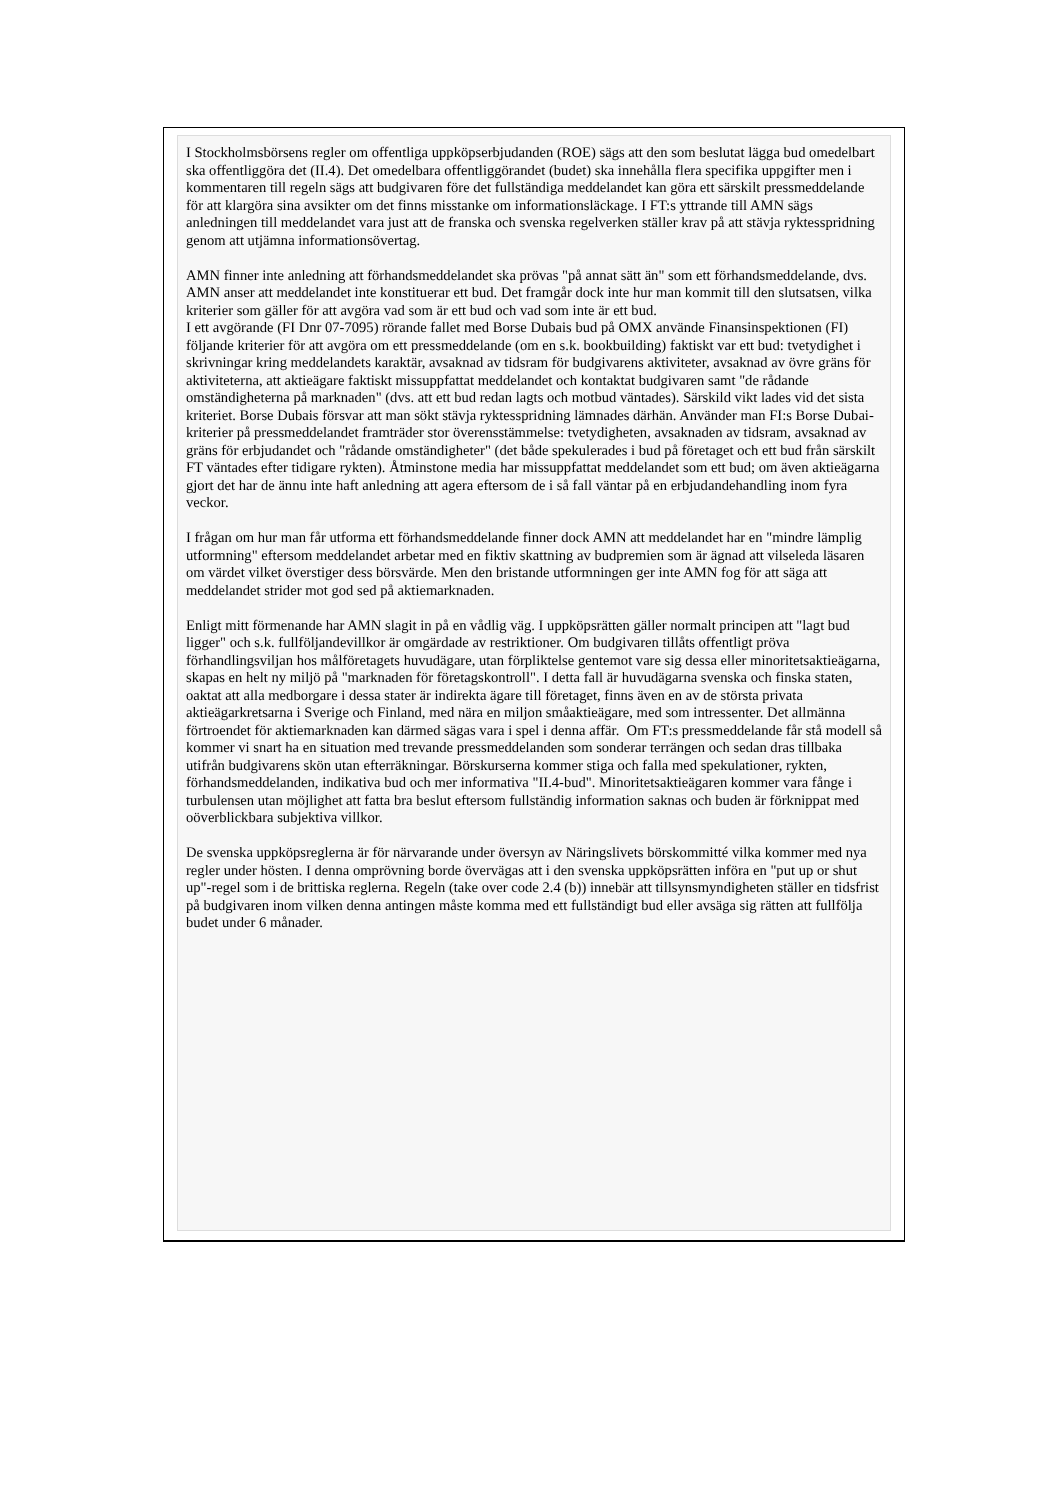I Stockholmsbörsens regler om offentliga uppköpserbjudanden (ROE) sägs att den som beslutat lägga bud omedelbart ska offentliggöra det (II.4). Det omedelbara offentliggörandet (budet) ska innehålla flera specifika uppgifter men i kommentaren till regeln sägs att budgivaren före det fullständiga meddelandet kan göra ett särskilt pressmeddelande för att klargöra sina avsikter om det finns misstanke om informationsläckage. I FT:s yttrande till AMN sägs anledningen till meddelandet vara just att de franska och svenska regelverken ställer krav på att stävja ryktesspridning genom att utjämna informationsövertag.
AMN finner inte anledning att förhandsmeddelandet ska prövas "på annat sätt än" som ett förhandsmeddelande, dvs. AMN anser att meddelandet inte konstituerar ett bud. Det framgår dock inte hur man kommit till den slutsatsen, vilka kriterier som gäller för att avgöra vad som är ett bud och vad som inte är ett bud.
I ett avgörande (FI Dnr 07-7095) rörande fallet med Borse Dubais bud på OMX använde Finansinspektionen (FI) följande kriterier för att avgöra om ett pressmeddelande (om en s.k. bookbuilding) faktiskt var ett bud: tvetydighet i skrivningar kring meddelandets karaktär, avsaknad av tidsram för budgivarens aktiviteter, avsaknad av övre gräns för aktiviteterna, att aktieägare faktiskt missuppfattat meddelandet och kontaktat budgivaren samt "de rådande omständigheterna på marknaden" (dvs. att ett bud redan lagts och motbud väntades). Särskild vikt lades vid det sista kriteriet. Borse Dubais försvar att man sökt stävja ryktesspridning lämnades därhän. Använder man FI:s Borse Dubai-kriterier på pressmeddelandet framträder stor överensstämmelse: tvetydigheten, avsaknaden av tidsram, avsaknad av gräns för erbjudandet och "rådande omständigheter" (det både spekulerades i bud på företaget och ett bud från särskilt FT väntades efter tidigare rykten). Åtminstone media har missuppfattat meddelandet som ett bud; om även aktieägarna gjort det har de ännu inte haft anledning att agera eftersom de i så fall väntar på en erbjudandehandling inom fyra veckor.
I frågan om hur man får utforma ett förhandsmeddelande finner dock AMN att meddelandet har en "mindre lämplig utformning" eftersom meddelandet arbetar med en fiktiv skattning av budpremien som är ägnad att vilseleda läsaren om värdet vilket överstiger dess börsvärde. Men den bristande utformningen ger inte AMN fog för att säga att meddelandet strider mot god sed på aktiemarknaden.
Enligt mitt förmenande har AMN slagit in på en vådlig väg. I uppköpsrätten gäller normalt principen att "lagt bud ligger" och s.k. fullföljandevillkor är omgärdade av restriktioner. Om budgivaren tillåts offentligt pröva förhandlingsviljan hos målföretagets huvudägare, utan förpliktelse gentemot vare sig dessa eller minoritetsaktieägarna, skapas en helt ny miljö på "marknaden för företagskontroll". I detta fall är huvudägarna svenska och finska staten, oaktat att alla medborgare i dessa stater är indirekta ägare till företaget, finns även en av de största privata aktieägarkretsarna i Sverige och Finland, med nära en miljon småaktieägare, med som intressenter. Det allmänna förtroendet för aktiemarknaden kan därmed sägas vara i spel i denna affär. Om FT:s pressmeddelande får stå modell så kommer vi snart ha en situation med trevande pressmeddelanden som sonderar terrängen och sedan dras tillbaka utifrån budgivarens skön utan efterräkningar. Börskurserna kommer stiga och falla med spekulationer, rykten, förhandsmeddelanden, indikativa bud och mer informativa "II.4-bud". Minoritetsaktieägaren kommer vara fånge i turbulensen utan möjlighet att fatta bra beslut eftersom fullständig information saknas och buden är förknippat med oöverblickbara subjektiva villkor.
De svenska uppköpsreglerna är för närvarande under översyn av Näringslivets börskommitté vilka kommer med nya regler under hösten. I denna omprövning borde övervägas att i den svenska uppköpsrätten införa en "put up or shut up"-regel som i de brittiska reglerna. Regeln (take over code 2.4 (b)) innebär att tillsynsmyndigheten ställer en tidsfrist på budgivaren inom vilken denna antingen måste komma med ett fullständigt bud eller avsäga sig rätten att fullfölja budet under 6 månader.